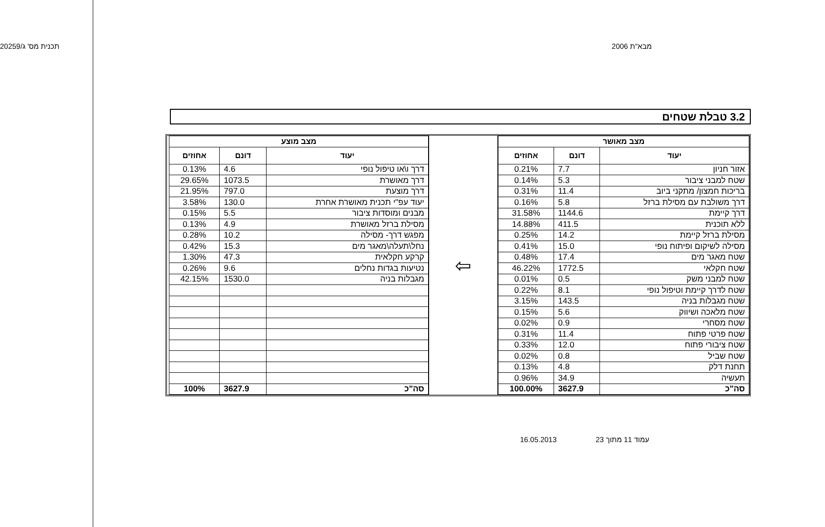מבא"ת 2006 תכנית מס' ג/20259
3.2 טבלת שטחים
| מצב מאושר | | |
| --- | --- | --- |
| יעוד | דונם | אחוזים |
| אזור חניון | 7.7 | 0.21% |
| שטח למבני ציבור | 5.3 | 0.14% |
| בריכות חמצון/ מתקני ביוב | 11.4 | 0.31% |
| דרך משולבת עם מסילת ברזל | 5.8 | 0.16% |
| דרך קיימת | 1144.6 | 31.58% |
| ללא תוכנית | 411.5 | 14.88% |
| מסילת ברזל קיימת | 14.2 | 0.25% |
| מסילה לשיקום ופיתוח נופי | 15.0 | 0.41% |
| שטח מאגר מים | 17.4 | 0.48% |
| שטח חקלאי | 1772.5 | 46.22% |
| שטח למבני משק | 0.5 | 0.01% |
| שטח לדרך קיימת וטיפול נופי | 8.1 | 0.22% |
| שטח מגבלות בניה | 143.5 | 3.15% |
| שטח מלאכה ושיווק | 5.6 | 0.15% |
| שטח מסחרי | 0.9 | 0.02% |
| שטח פרטי פתוח | 11.4 | 0.31% |
| שטח ציבורי פתוח | 12.0 | 0.33% |
| שטח שביל | 0.8 | 0.02% |
| תחנת דלק | 4.8 | 0.13% |
| תעשיה | 34.9 | 0.96% |
| סה"כ | 3627.9 | 100.00% |
⇦
| מצב מוצע | | |
| --- | --- | --- |
| יעוד | דונם | אחוזים |
| דרך ו\או טיפול נופי | 4.6 | 0.13% |
| דרך מאושרת | 1073.5 | 29.65% |
| דרך מוצעת | 797.0 | 21.95% |
| יעוד עפ"י תכנית מאושרת אחרת | 130.0 | 3.58% |
| מבנים ומוסדות ציבור | 5.5 | 0.15% |
| מסילת ברזל מאושרת | 4.9 | 0.13% |
| מפגש דרך- מסילה | 10.2 | 0.28% |
| נחל\תעלה\מאגר מים | 15.3 | 0.42% |
| קרקע חקלאית | 47.3 | 1.30% |
| נטיעות בגדות נחלים | 9.6 | 0.26% |
| מגבלות בניה | 1530.0 | 42.15% |
| סה"כ | 3627.9 | 100% |
עמוד 11 מתוך 23 16.05.2013